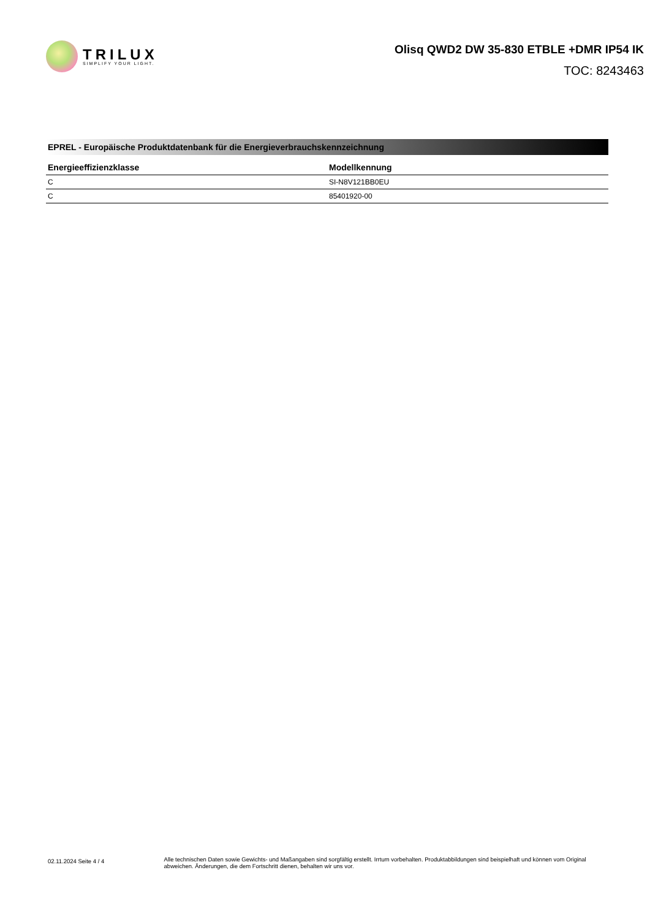TRILUX
SIMPLIFY YOUR LIGHT.
Olisq QWD2 DW 35-830 ETBLE +DMR IP54 IK
TOC: 8243463
EPREL - Europäische Produktdatenbank für die Energieverbrauchskennzeichnung
| Energieeffizienzklasse | Modellkennung |
| --- | --- |
| C | SI-N8V121BB0EU |
| C | 85401920-00 |
02.11.2024 Seite 4 / 4
Alle technischen Daten sowie Gewichts- und Maßangaben sind sorgfältig erstellt. Irrtum vorbehalten. Produktabbildungen sind beispielhaft und können vom Original abweichen. Änderungen, die dem Fortschritt dienen, behalten wir uns vor.